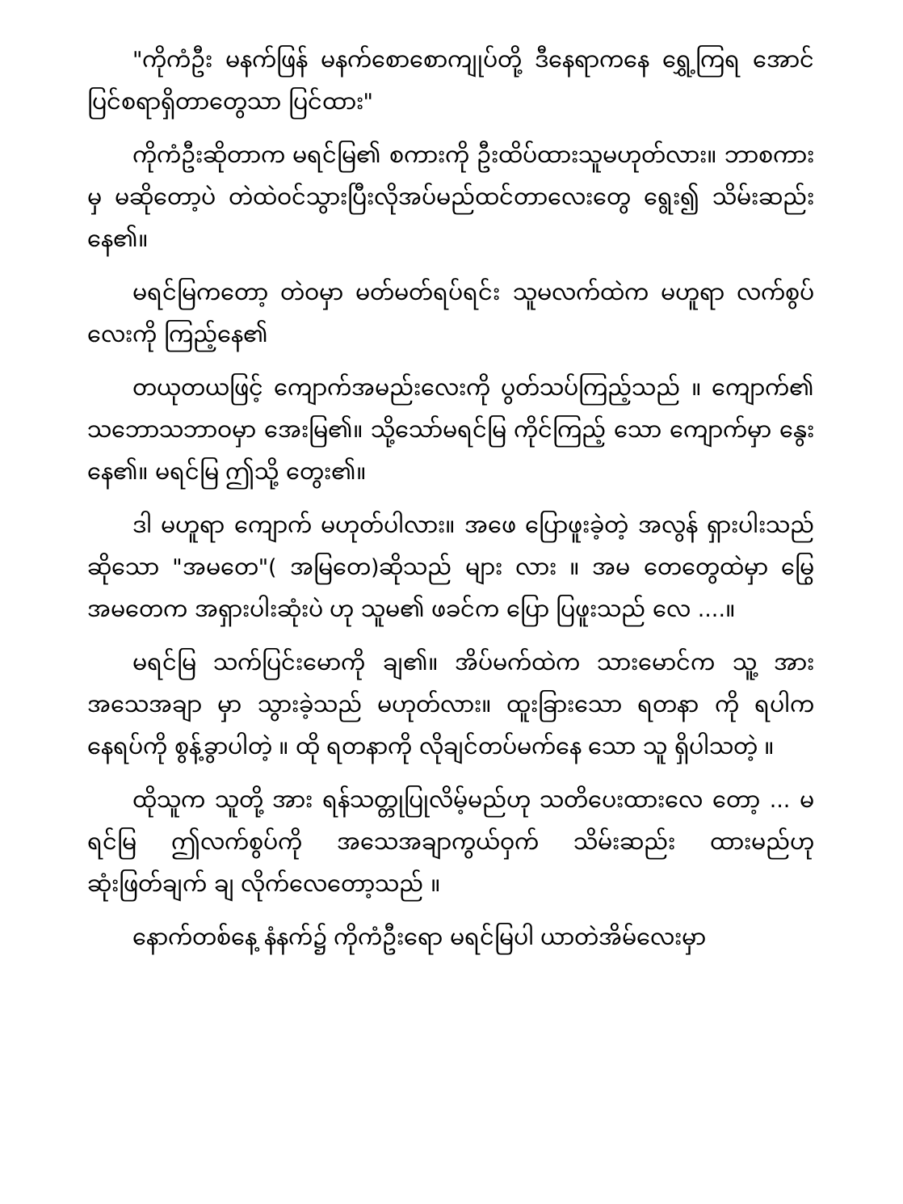"ကိုကံဦး မနက်ဖြန် မနက်စောစောကျုပ်တို့ ဒီနေရာကနေ ရွှေ့ကြရ အောင်ပြင်စရာရှိတာတွေသာ ပြင်ထား"
ကိုကံဦးဆိုတာက မရင်မြ၏ စကားကို ဦးထိပ်ထားသူမဟုတ်လား။ ဘာစကားမှ မဆိုတော့ပဲ တဲထဲဝင်သွားပြီးလိုအပ်မည်ထင်တာလေးတွေ ရွေး၍ သိမ်းဆည်း နေ၏။
မရင်မြကတော့ တဲဝမှာ မတ်မတ်ရပ်ရင်း သူမလက်ထဲက မဟူရာ လက်စွပ်လေးကို ကြည့်နေ၏
တယုတယဖြင့် ကျောက်အမည်းလေးကို ပွတ်သပ်ကြည့်သည် ။ ကျောက်၏ သဘောသဘာဝမှာ အေးမြ၏။ သို့သော်မရင်မြ ကိုင်ကြည့် သော ကျောက်မှာ နွေးနေ၏။ မရင်မြ ဤသို့ တွေး၏။
ဒါ မဟူရာ ကျောက် မဟုတ်ပါလား။ အဖေ ပြောဖူးခဲ့တဲ့ အလွန် ရှားပါးသည် ဆိုသော "အမတေ"( အမြတေ)ဆိုသည် များ လား ။ အမ တေတွေထဲမှာ မြွေအမတေက အရှားပါးဆုံးပဲ ဟု သူမ၏ ဖခင်က ပြော ပြဖူးသည် လေ ....။
မရင်မြ သက်ပြင်းမောကို ချ၏။ အိပ်မက်ထဲက သားမောင်က သူ့ အား အသေအချာ မှာ သွားခဲ့သည် မဟုတ်လား။ ထူးခြားသော ရတနာ ကို ရပါက နေရပ်ကို စွန့်ခွာပါတဲ့ ။ ထို ရတနာကို လိုချင်တပ်မက်နေ သော သူ ရှိပါသတဲ့ ။
ထိုသူက သူတို့ အား ရန်သတ္တုပြုလိမ့်မည်ဟု သတိပေးထားလေ တော့ ... မရင်မြ ဤလက်စွပ်ကို အသေအချာကွယ်ဝှက် သိမ်းဆည်း ထားမည်ဟု ဆုံးဖြတ်ချက် ချ လိုက်လေတော့သည် ။
နောက်တစ်နေ့ နံနက်၌ ကိုကံဦးရော မရင်မြပါ ယာတဲအိမ်လေးမှာ